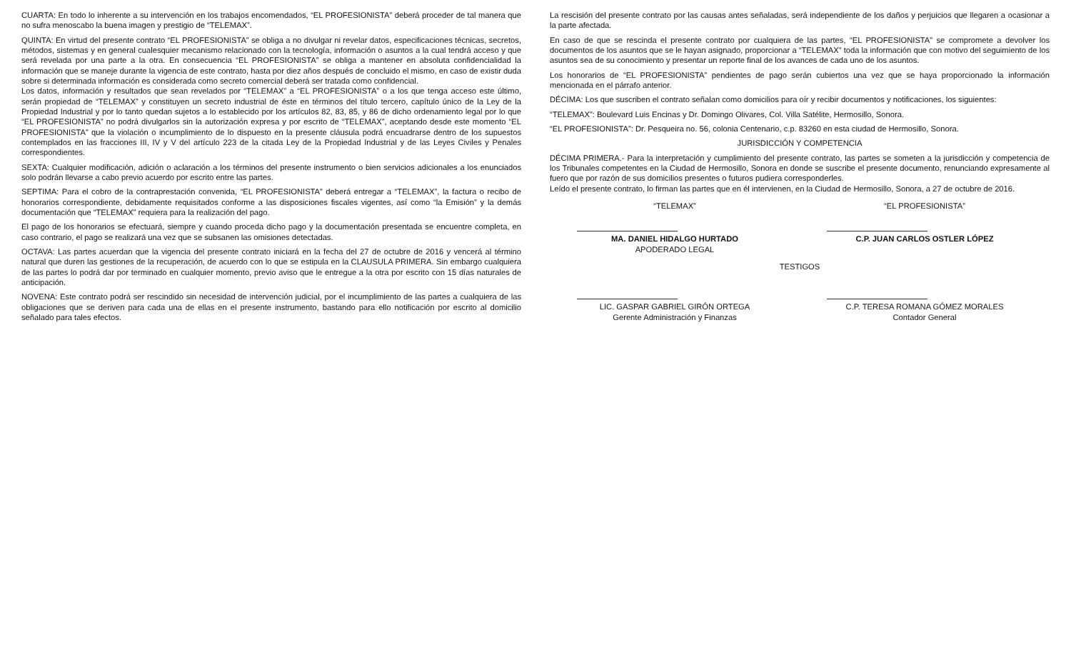CUARTA: En todo lo inherente a su intervención en los trabajos encomendados, “EL PROFESIONISTA” deberá proceder de tal manera que no sufra menoscabo la buena imagen y prestigio de “TELEMAX”.
QUINTA: En virtud del presente contrato “EL PROFESIONISTA” se obliga a no divulgar ni revelar datos, especificaciones técnicas, secretos, métodos, sistemas y en general cualesquier mecanismo relacionado con la tecnología, información o asuntos a la cual tendrá acceso y que será revelada por una parte a la otra. En consecuencia “EL PROFESIONISTA” se obliga a mantener en absoluta confidencialidad la información que se maneje durante la vigencia de este contrato, hasta por diez años después de concluido el mismo, en caso de existir duda sobre si determinada información es considerada como secreto comercial deberá ser tratada como confidencial.
Los datos, información y resultados que sean revelados por “TELEMAX” a “EL PROFESIONISTA” o a los que tenga acceso este último, serán propiedad de “TELEMAX” y constituyen un secreto industrial de éste en términos del título tercero, capítulo único de la Ley de la Propiedad Industrial y por lo tanto quedan sujetos a lo establecido por los artículos 82, 83, 85, y 86 de dicho ordenamiento legal por lo que “EL PROFESIONISTA” no podrá divulgarlos sin la autorización expresa y por escrito de “TELEMAX”, aceptando desde este momento “EL PROFESIONISTA” que la violación o incumplimiento de lo dispuesto en la presente cláusula podrá encuadrarse dentro de los supuestos contemplados en las fracciones III, IV y V del artículo 223 de la citada Ley de la Propiedad Industrial y de las Leyes Civiles y Penales correspondientes.
SEXTA: Cualquier modificación, adición o aclaración a los términos del presente instrumento o bien servicios adicionales a los enunciados solo podrán llevarse a cabo previo acuerdo por escrito entre las partes.
SEPTIMA: Para el cobro de la contraprestación convenida, “EL PROFESIONISTA” deberá entregar a “TELEMAX”, la factura o recibo de honorarios correspondiente, debidamente requisitados conforme a las disposiciones fiscales vigentes, así como “la Emisión” y la demás documentación que “TELEMAX” requiera para la realización del pago.
El pago de los honorarios se efectuará, siempre y cuando proceda dicho pago y la documentación presentada se encuentre completa, en caso contrario, el pago se realizará una vez que se subsanen las omisiones detectadas.
OCTAVA: Las partes acuerdan que la vigencia del presente contrato iniciará en la fecha del 27 de octubre de 2016 y vencerá al término natural que duren las gestiones de la recuperación, de acuerdo con lo que se estipula en la CLAUSULA PRIMERA. Sin embargo cualquiera de las partes lo podrá dar por terminado en cualquier momento, previo aviso que le entregue a la otra por escrito con 15 días naturales de anticipación.
NOVENA: Este contrato podrá ser rescindido sin necesidad de intervención judicial, por el incumplimiento de las partes a cualquiera de las obligaciones que se deriven para cada una de ellas en el presente instrumento, bastando para ello notificación por escrito al domicilio señalado para tales efectos.
La rescisión del presente contrato por las causas antes señaladas, será independiente de los daños y perjuicios que llegaren a ocasionar a la parte afectada.
En caso de que se rescinda el presente contrato por cualquiera de las partes, “EL PROFESIONISTA” se compromete a devolver los documentos de los asuntos que se le hayan asignado, proporcionar a “TELEMAX” toda la información que con motivo del seguimiento de los asuntos sea de su conocimiento y presentar un reporte final de los avances de cada uno de los asuntos.
Los honorarios de “EL PROFESIONISTA” pendientes de pago serán cubiertos una vez que se haya proporcionado la información mencionada en el párrafo anterior.
DÉCIMA: Los que suscriben el contrato señalan como domicilios para oír y recibir documentos y notificaciones, los siguientes:
“TELEMAX”: Boulevard Luis Encinas y Dr. Domingo Olivares, Col. Villa Satélite, Hermosillo, Sonora.
“EL PROFESIONISTA”: Dr. Pesqueira no. 56, colonia Centenario, c.p. 83260 en esta ciudad de Hermosillo, Sonora.
JURISDICCIÓN Y COMPETENCIA
DÉCIMA PRIMERA.- Para la interpretación y cumplimiento del presente contrato, las partes se someten a la jurisdicción y competencia de los Tribunales competentes en la Ciudad de Hermosillo, Sonora en donde se suscribe el presente documento, renunciando expresamente al fuero que por razón de sus domicilios presentes o futuros pudiera corresponderles.
Leído el presente contrato, lo firman las partes que en él intervienen, en la Ciudad de Hermosillo, Sonora, a 27 de octubre de 2016.
“TELEMAX”
MA. DANIEL HIDALGO HURTADO
APODERADO LEGAL
“EL PROFESIONISTA”
C.P. JUAN CARLOS OSTLER LÓPEZ
TESTIGOS
LIC. GASPAR GABRIEL GIRÓN ORTEGA
Gerente Administración y Finanzas
C.P. TERESA ROMANA GÓMEZ MORALES
Contador General